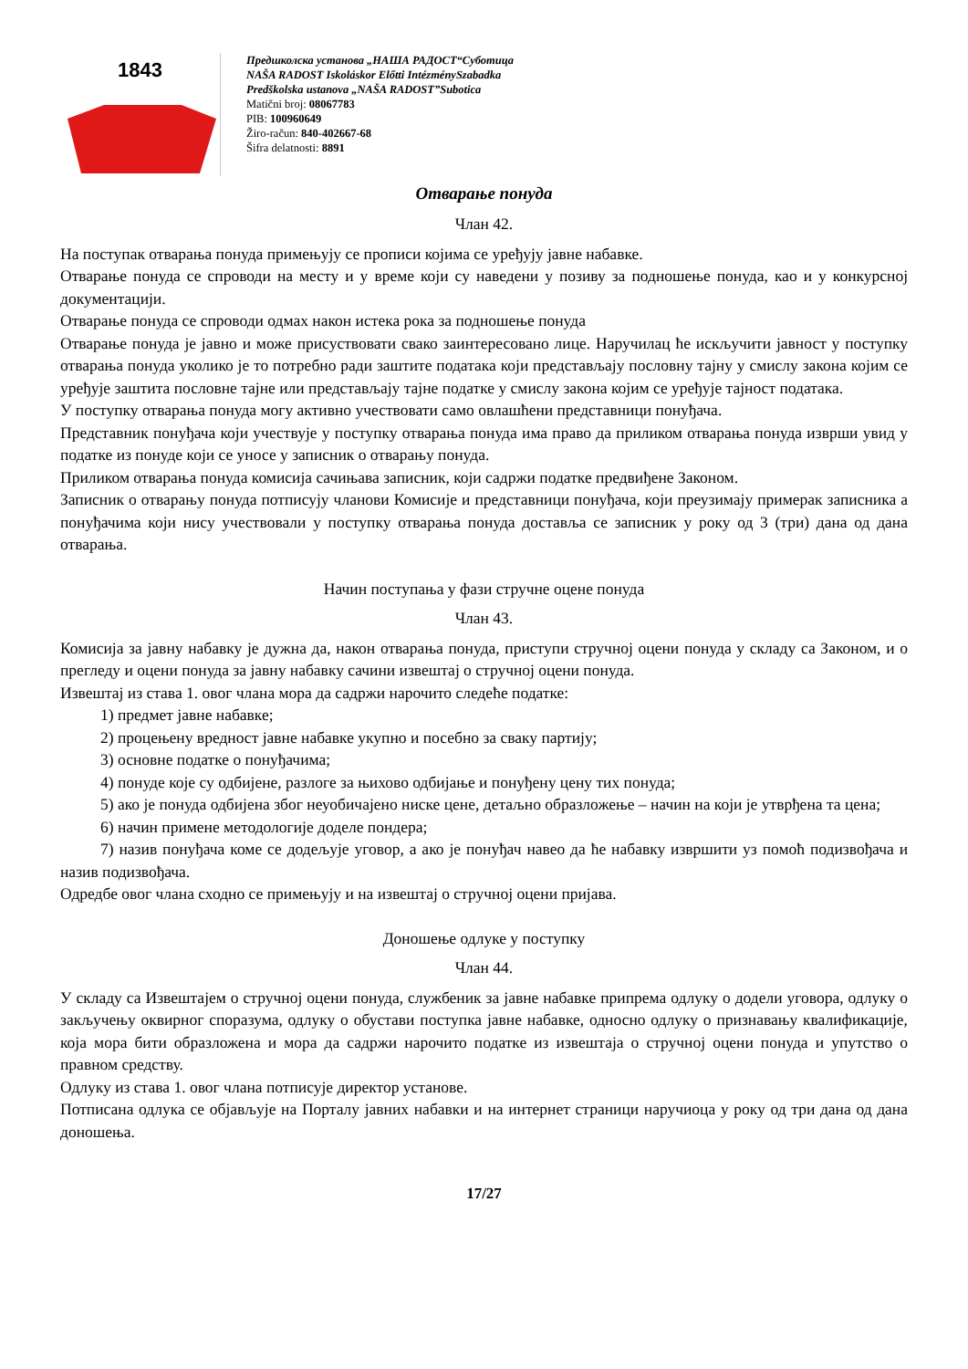1843
Предшколска установа „НАША РАДОСТ“Суботица
NAŠA RADOST Iskoláskor Előtti IntézménySzabadka
Predškolska ustanova „NAŠA RADOST”Subotica
Matični broj: 08067783
PIB: 100960649
Žiro-račun: 840-402667-68
Šifra delatnosti: 8891
Отварање понуда
Члан 42.
На поступак отварања понуда примењују се прописи којима се уређују јавне набавке.
Отварање понуда се спроводи на месту и у време који су наведени у позиву за подношење понуда, као и у конкурсној документацији.
Отварање понуда се спроводи одмах након истека рока за подношење понуда
Отварање понуда је јавно и може присуствовати свако заинтересовано лице. Наручилац ће искључити јавност у поступку отварања понуда уколико је то потребно ради заштите података који представљају пословну тајну у смислу закона којим се уређује заштита пословне тајне или представљају тајне податке у смислу закона којим се уређује тајност података.
У поступку отварања понуда могу активно учествовати само овлашћени представници понуђача.
Представник понуђача који учествује у поступку отварања понуда има право да приликом отварања понуда изврши увид у податке из понуде који се уносе у записник о отварању понуда.
Приликом отварања понуда комисија сачињава записник, који садржи податке предвиђене Законом.
Записник о отварању понуда потписују чланови Комисије и представници понуђача, који преузимају примерак записника а понуђачима који нису учествовали у поступку отварања понуда доставља се записник у року од 3 (три) дана од дана отварања.
Начин поступања у фази стручне оцене понуда
Члан 43.
Комисија за јавну набавку је дужна да, након отварања понуда, приступи стручној оцени понуда у складу са Законом, и о прегледу и оцени понуда за јавну набавку сачини извештај о стручној оцени понуда.
Извештај из става 1. овог члана мора да садржи нарочито следеће податке:
1) предмет јавне набавке;
2) процењену вредност јавне набавке укупно и посебно за сваку партију;
3) основне податке о понуђачима;
4) понуде које су одбијене, разлоге за њихово одбијање и понуђену цену тих понуда;
5) ако је понуда одбијена због неуобичајено ниске цене, детаљно образложење – начин на који је утврђена та цена;
6) начин примене методологије доделе пондера;
7) назив понуђача коме се додељује уговор, а ако је понуђач навео да ће набавку извршити уз помоћ подизвођача и назив подизвођача.
Одредбе овог члана сходно се примењују и на извештај о стручној оцени пријава.
Доношење одлуке у поступку
Члан 44.
У складу са Извештајем о стручној оцени понуда, службеник за јавне набавке припрема одлуку о додели уговора, одлуку о закључењу оквирног споразума, одлуку о обустави поступка јавне набавке, односно одлуку о признавању квалификације, која мора бити образложена и мора да садржи нарочито податке из извештаја о стручној оцени понуда и упутство о правном средству.
Одлуку из става 1. овог члана потписује директор установе.
Потписана одлука се објављује на Порталу јавних набавки и на интернет страници наручиоца у року од три дана од дана доношења.
17/27